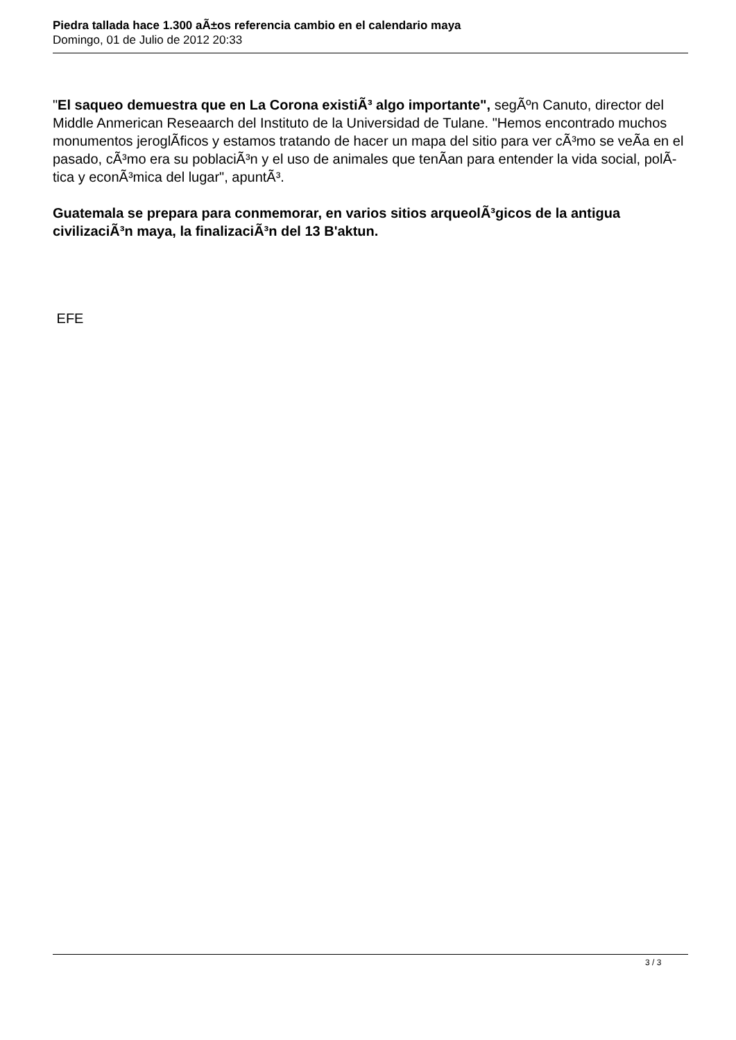Piedra tallada hace 1.300 aÃ±os referencia cambio en el calendario maya
Domingo, 01 de Julio de 2012 20:33
"El saqueo demuestra que en La Corona existiÃ³ algo importante", segÃºn Canuto, director del Middle Anmerican Reseaarch del Instituto de la Universidad de Tulane. "Hemos encontrado muchos monumentos jeroglÃ­ficos y estamos tratando de hacer un mapa del sitio para ver cÃ³mo se veÃ­a en el pasado, cÃ³mo era su poblaciÃ³n y el uso de animales que tenÃ­an para entender la vida social, polÃ­tica y econÃ³mica del lugar", apuntÃ³.
Guatemala se prepara para conmemorar, en varios sitios arqueolÃ³gicos de la antigua civilizaciÃ³n maya, la finalizaciÃ³n del 13 B'aktun.
EFE
3 / 3